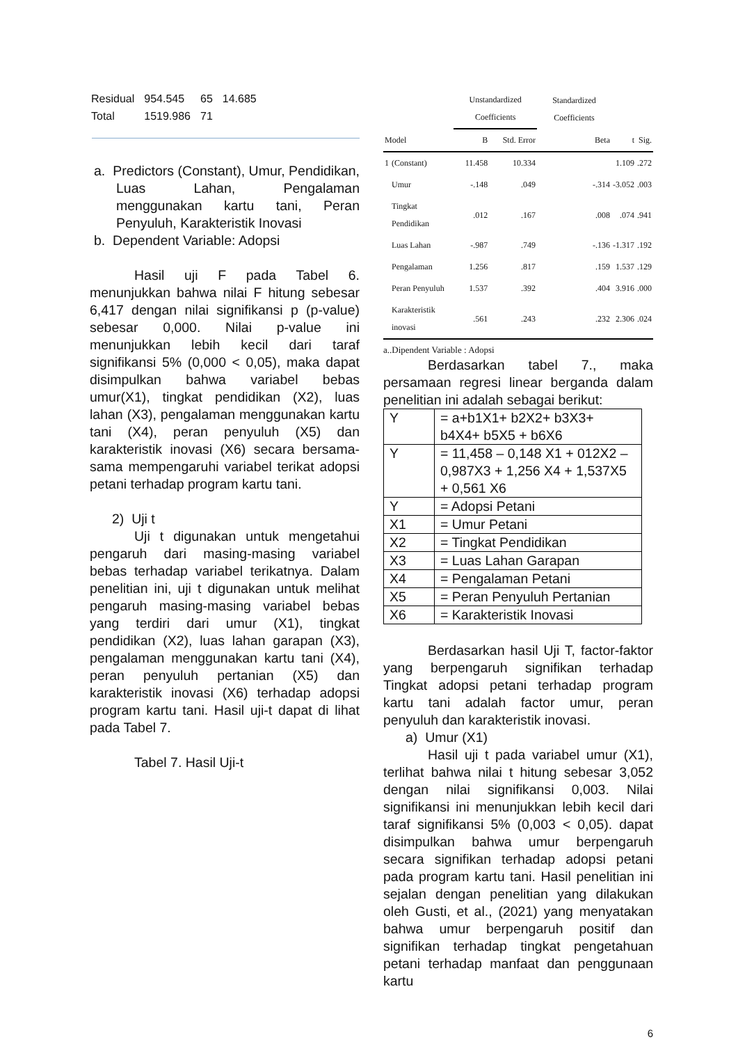| Residual | 954.545 | 65 | 14.685 |
| Total | 1519.986 | 71 | |
a. Predictors (Constant), Umur, Pendidikan, Luas Lahan, Pengalaman menggunakan kartu tani, Peran Penyuluh, Karakteristik Inovasi
b. Dependent Variable: Adopsi
Hasil uji F pada Tabel 6. menunjukkan bahwa nilai F hitung sebesar 6,417 dengan nilai signifikansi p (p-value) sebesar 0,000. Nilai p-value ini menunjukkan lebih kecil dari taraf signifikansi 5% (0,000 < 0,05), maka dapat disimpulkan bahwa variabel bebas umur(X1), tingkat pendidikan (X2), luas lahan (X3), pengalaman menggunakan kartu tani (X4), peran penyuluh (X5) dan karakteristik inovasi (X6) secara bersama-sama mempengaruhi variabel terikat adopsi petani terhadap program kartu tani.
2) Uji t
Uji t digunakan untuk mengetahui pengaruh dari masing-masing variabel bebas terhadap variabel terikatnya. Dalam penelitian ini, uji t digunakan untuk melihat pengaruh masing-masing variabel bebas yang terdiri dari umur (X1), tingkat pendidikan (X2), luas lahan garapan (X3), pengalaman menggunakan kartu tani (X4), peran penyuluh pertanian (X5) dan karakteristik inovasi (X6) terhadap adopsi program kartu tani. Hasil uji-t dapat di lihat pada Tabel 7.
Tabel 7. Hasil Uji-t
| | | Unstandardized Coefficients | | Standardized Coefficients | | |
| --- | --- | --- | --- | --- | --- | --- |
| Model | | B | Std. Error | Beta | t | Sig. |
| 1 | (Constant) | 11.458 | 10.334 | | 1.109 | .272 |
| | Umur | -.148 | .049 | -.314 | -3.052 | .003 |
| | Tingkat Pendidikan | .012 | .167 | .008 | .074 | .941 |
| | Luas Lahan | -.987 | .749 | -.136 | -1.317 | .192 |
| | Pengalaman | 1.256 | .817 | .159 | 1.537 | .129 |
| | Peran Penyuluh | 1.537 | .392 | .404 | 3.916 | .000 |
| | Karakteristik inovasi | .561 | .243 | .232 | 2.306 | .024 |
a..Dipendent Variable : Adopsi
Berdasarkan tabel 7., maka persamaan regresi linear berganda dalam penelitian ini adalah sebagai berikut:
| Y | = a+b1X1+ b2X2+ b3X3+ b4X4+ b5X5 + b6X6 |
| Y | = 11,458 – 0,148 X1 + 012X2 – 0,987X3 + 1,256 X4 + 1,537X5 + 0,561 X6 |
| Y | = Adopsi Petani |
| X1 | = Umur Petani |
| X2 | = Tingkat Pendidikan |
| X3 | = Luas Lahan Garapan |
| X4 | = Pengalaman Petani |
| X5 | = Peran Penyuluh Pertanian |
| X6 | = Karakteristik Inovasi |
Berdasarkan hasil Uji T, factor-faktor yang berpengaruh signifikan terhadap Tingkat adopsi petani terhadap program kartu tani adalah factor umur, peran penyuluh dan karakteristik inovasi.
a) Umur (X1)
Hasil uji t pada variabel umur (X1), terlihat bahwa nilai t hitung sebesar 3,052 dengan nilai signifikansi 0,003. Nilai signifikansi ini menunjukkan lebih kecil dari taraf signifikansi 5% (0,003 < 0,05). dapat disimpulkan bahwa umur berpengaruh secara signifikan terhadap adopsi petani pada program kartu tani. Hasil penelitian ini sejalan dengan penelitian yang dilakukan oleh Gusti, et al., (2021) yang menyatakan bahwa umur berpengaruh positif dan signifikan terhadap tingkat pengetahuan petani terhadap manfaat dan penggunaan kartu
6